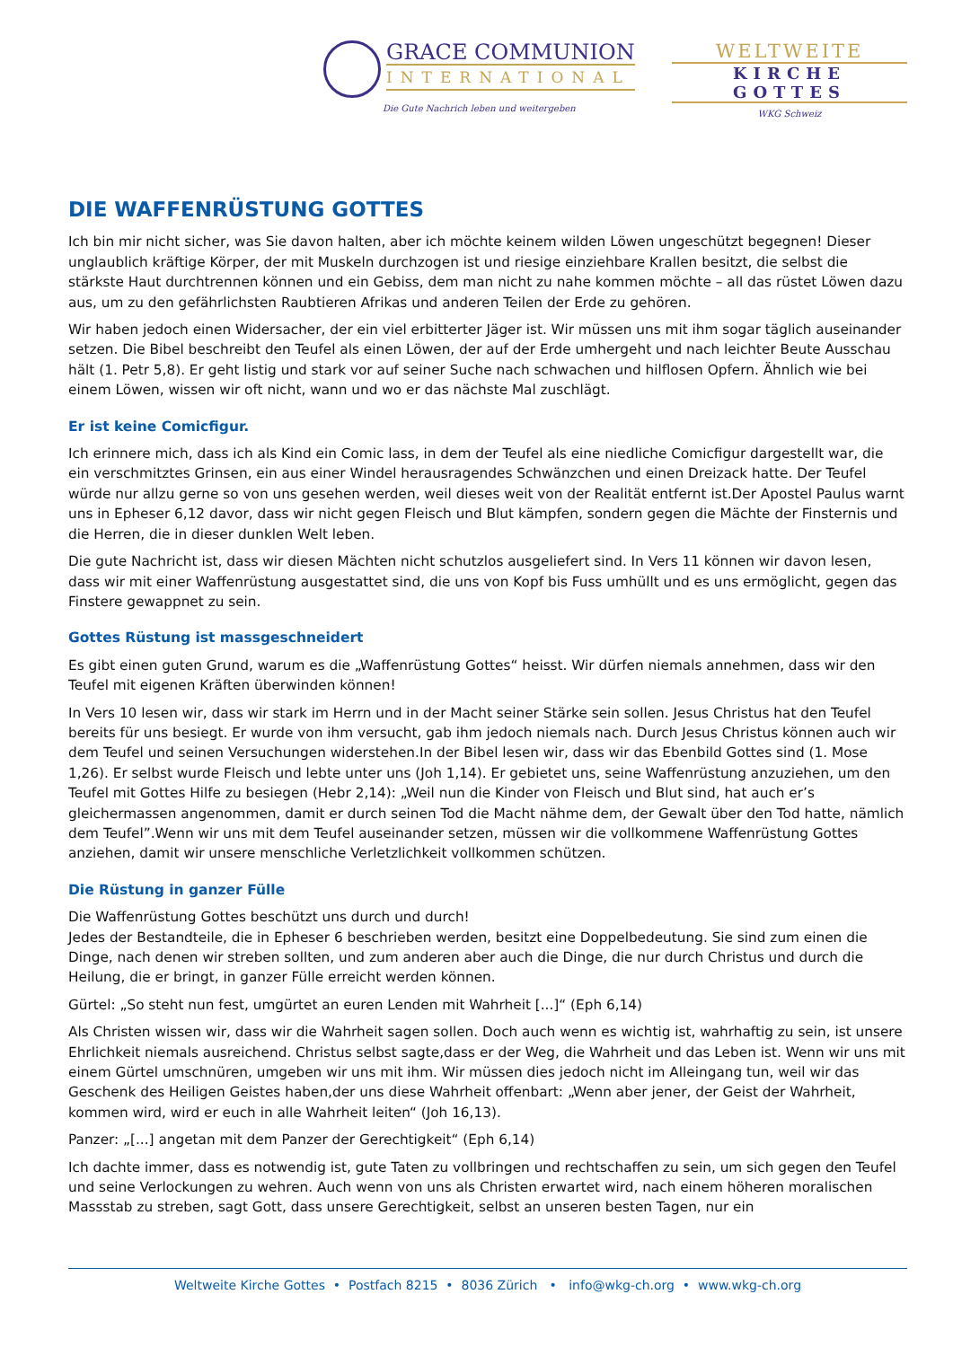GRACE COMMUNION
INTERNATIONAL
Die Gute Nachrich leben und weitergeben
WELTWEITE
KIRCHE GOTTES
WKG Schweiz
DIE WAFFENRÜSTUNG GOTTES
Ich bin mir nicht sicher, was Sie davon halten, aber ich möchte keinem wilden Löwen ungeschützt begegnen! Dieser unglaublich kräftige Körper, der mit Muskeln durchzogen ist und riesige einziehbare Krallen besitzt, die selbst die stärkste Haut durchtrennen können und ein Gebiss, dem man nicht zu nahe kommen möchte – all das rüstet Löwen dazu aus, um zu den gefährlichsten Raubtieren Afrikas und anderen Teilen der Erde zu gehören.
Wir haben jedoch einen Widersacher, der ein viel erbitterter Jäger ist. Wir müssen uns mit ihm sogar täglich auseinander setzen. Die Bibel beschreibt den Teufel als einen Löwen, der auf der Erde umhergeht und nach leichter Beute Ausschau hält (1. Petr 5,8). Er geht listig und stark vor auf seiner Suche nach schwachen und hilflosen Opfern. Ähnlich wie bei einem Löwen, wissen wir oft nicht, wann und wo er das nächste Mal zuschlägt.
Er ist keine Comicfigur.
Ich erinnere mich, dass ich als Kind ein Comic lass, in dem der Teufel als eine niedliche Comicfigur dargestellt war, die ein verschmitztes Grinsen, ein aus einer Windel herausragendes Schwänzchen und einen Dreizack hatte. Der Teufel würde nur allzu gerne so von uns gesehen werden, weil dieses weit von der Realität entfernt ist.Der Apostel Paulus warnt uns in Epheser 6,12 davor, dass wir nicht gegen Fleisch und Blut kämpfen, sondern gegen die Mächte der Finsternis und die Herren, die in dieser dunklen Welt leben.
Die gute Nachricht ist, dass wir diesen Mächten nicht schutzlos ausgeliefert sind. In Vers 11 können wir davon lesen, dass wir mit einer Waffenrüstung ausgestattet sind, die uns von Kopf bis Fuss umhüllt und es uns ermöglicht, gegen das Finstere gewappnet zu sein.
Gottes Rüstung ist massgeschneidert
Es gibt einen guten Grund, warum es die „Waffenrüstung Gottes“ heisst. Wir dürfen niemals annehmen, dass wir den Teufel mit eigenen Kräften überwinden können!
In Vers 10 lesen wir, dass wir stark im Herrn und in der Macht seiner Stärke sein sollen. Jesus Christus hat den Teufel bereits für uns besiegt. Er wurde von ihm versucht, gab ihm jedoch niemals nach. Durch Jesus Christus können auch wir dem Teufel und seinen Versuchungen widerstehen.In der Bibel lesen wir, dass wir das Ebenbild Gottes sind (1. Mose 1,26). Er selbst wurde Fleisch und lebte unter uns (Joh 1,14). Er gebietet uns, seine Waffenrüstung anzuziehen, um den Teufel mit Gottes Hilfe zu besiegen (Hebr 2,14): „Weil nun die Kinder von Fleisch und Blut sind, hat auch er’s gleichermassen angenommen, damit er durch seinen Tod die Macht nähme dem, der Gewalt über den Tod hatte, nämlich dem Teufel”.Wenn wir uns mit dem Teufel auseinander setzen, müssen wir die vollkommene Waffenrüstung Gottes anziehen, damit wir unsere menschliche Verletzlichkeit vollkommen schützen.
Die Rüstung in ganzer Fülle
Die Waffenrüstung Gottes beschützt uns durch und durch!
Jedes der Bestandteile, die in Epheser 6 beschrieben werden, besitzt eine Doppelbedeutung. Sie sind zum einen die Dinge, nach denen wir streben sollten, und zum anderen aber auch die Dinge, die nur durch Christus und durch die Heilung, die er bringt, in ganzer Fülle erreicht werden können.
Gürtel: „So steht nun fest, umgürtet an euren Lenden mit Wahrheit [...]“ (Eph 6,14)
Als Christen wissen wir, dass wir die Wahrheit sagen sollen. Doch auch wenn es wichtig ist, wahrhaftig zu sein, ist unsere Ehrlichkeit niemals ausreichend. Christus selbst sagte,dass er der Weg, die Wahrheit und das Leben ist. Wenn wir uns mit einem Gürtel umschnüren, umgeben wir uns mit ihm. Wir müssen dies jedoch nicht im Alleingang tun, weil wir das Geschenk des Heiligen Geistes haben,der uns diese Wahrheit offenbart: „Wenn aber jener, der Geist der Wahrheit, kommen wird, wird er euch in alle Wahrheit leiten“ (Joh 16,13).
Panzer: „[...] angetan mit dem Panzer der Gerechtigkeit“ (Eph 6,14)
Ich dachte immer, dass es notwendig ist, gute Taten zu vollbringen und rechtschaffen zu sein, um sich gegen den Teufel und seine Verlockungen zu wehren. Auch wenn von uns als Christen erwartet wird, nach einem höheren moralischen Massstab zu streben, sagt Gott, dass unsere Gerechtigkeit, selbst an unseren besten Tagen, nur ein
Weltweite Kirche Gottes • Postfach 8215 • 8036 Zürich • info@wkg-ch.org • www.wkg-ch.org